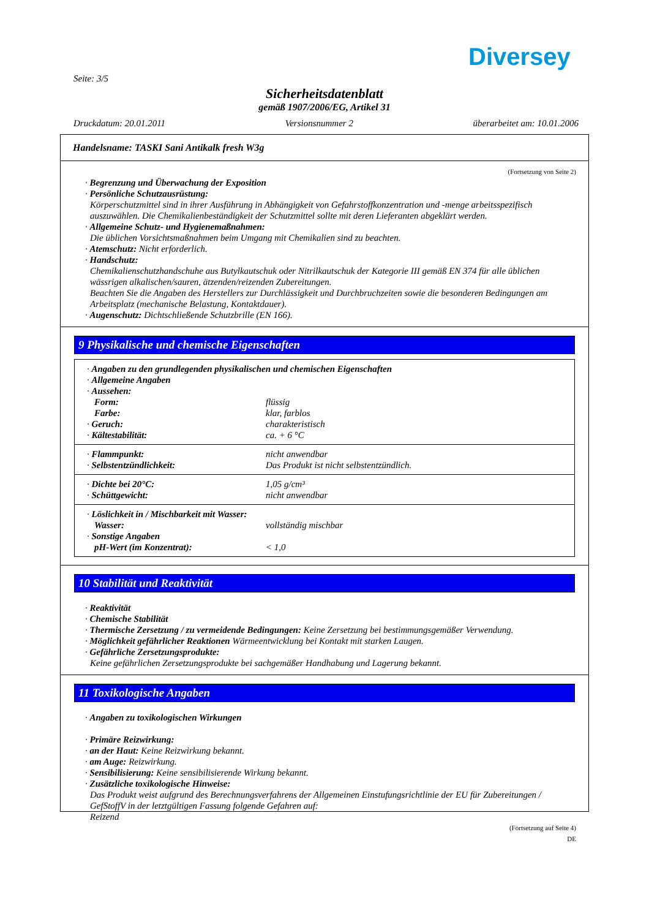Diversey
Seite: 3/5
Sicherheitsdatenblatt
gemäß 1907/2006/EG, Artikel 31
Druckdatum: 20.01.2011 Versionsnummer 2 überarbeitet am: 10.01.2006
Handelsname: TASKI Sani Antikalk fresh W3g
(Fortsetzung von Seite 2)
· Begrenzung und Überwachung der Exposition
· Persönliche Schutzausrüstung:
Körperschutzmittel sind in ihrer Ausführung in Abhängigkeit von Gefahrstoffkonzentration und -menge arbeitsspezifisch auszuwählen. Die Chemikalienbeständigkeit der Schutzmittel sollte mit deren Lieferanten abgeklärt werden.
· Allgemeine Schutz- und Hygienemaßnahmen:
Die üblichen Vorsichtsmaßnahmen beim Umgang mit Chemikalien sind zu beachten.
· Atemschutz: Nicht erforderlich.
· Handschutz:
Chemikalienschutzhandschuhe aus Butylkautschuk oder Nitrilkautschuk der Kategorie III gemäß EN 374 für alle üblichen wässrigen alkalischen/sauren, ätzenden/reizenden Zubereitungen.
Beachten Sie die Angaben des Herstellers zur Durchlässigkeit und Durchbruchzeiten sowie die besonderen Bedingungen am Arbeitsplatz (mechanische Belastung, Kontaktdauer).
· Augenschutz: Dichtschließende Schutzbrille (EN 166).
9 Physikalische und chemische Eigenschaften
| · Angaben zu den grundlegenden physikalischen und chemischen Eigenschaften | |
| · Allgemeine Angaben | |
| · Aussehen: | |
| Form: | flüssig |
| Farbe: | klar, farblos |
| · Geruch: | charakteristisch |
| · Kältestabilität: | ca. + 6 °C |
| · Flammpunkt: | nicht anwendbar |
| · Selbstentzündlichkeit: | Das Produkt ist nicht selbstentzündlich. |
| · Dichte bei 20°C: | 1,05 g/cm³ |
| · Schüttgewicht: | nicht anwendbar |
| · Löslichkeit in / Mischbarkeit mit Wasser: | |
| Wasser: | vollständig mischbar |
| · Sonstige Angaben | |
| pH-Wert (im Konzentrat): | < 1,0 |
10 Stabilität und Reaktivität
· Reaktivität
· Chemische Stabilität
· Thermische Zersetzung / zu vermeidende Bedingungen: Keine Zersetzung bei bestimmungsgemäßer Verwendung.
· Möglichkeit gefährlicher Reaktionen Wärmeentwicklung bei Kontakt mit starken Laugen.
· Gefährliche Zersetzungsprodukte:
Keine gefährlichen Zersetzungsprodukte bei sachgemäßer Handhabung und Lagerung bekannt.
11 Toxikologische Angaben
· Angaben zu toxikologischen Wirkungen
· Primäre Reizwirkung:
· an der Haut: Keine Reizwirkung bekannt.
· am Auge: Reizwirkung.
· Sensibilisierung: Keine sensibilisierende Wirkung bekannt.
· Zusätzliche toxikologische Hinweise:
Das Produkt weist aufgrund des Berechnungsverfahrens der Allgemeinen Einstufungsrichtlinie der EU für Zubereitungen / GefStoffV in der letztgültigen Fassung folgende Gefahren auf:
Reizend
(Fortsetzung auf Seite 4)
DE